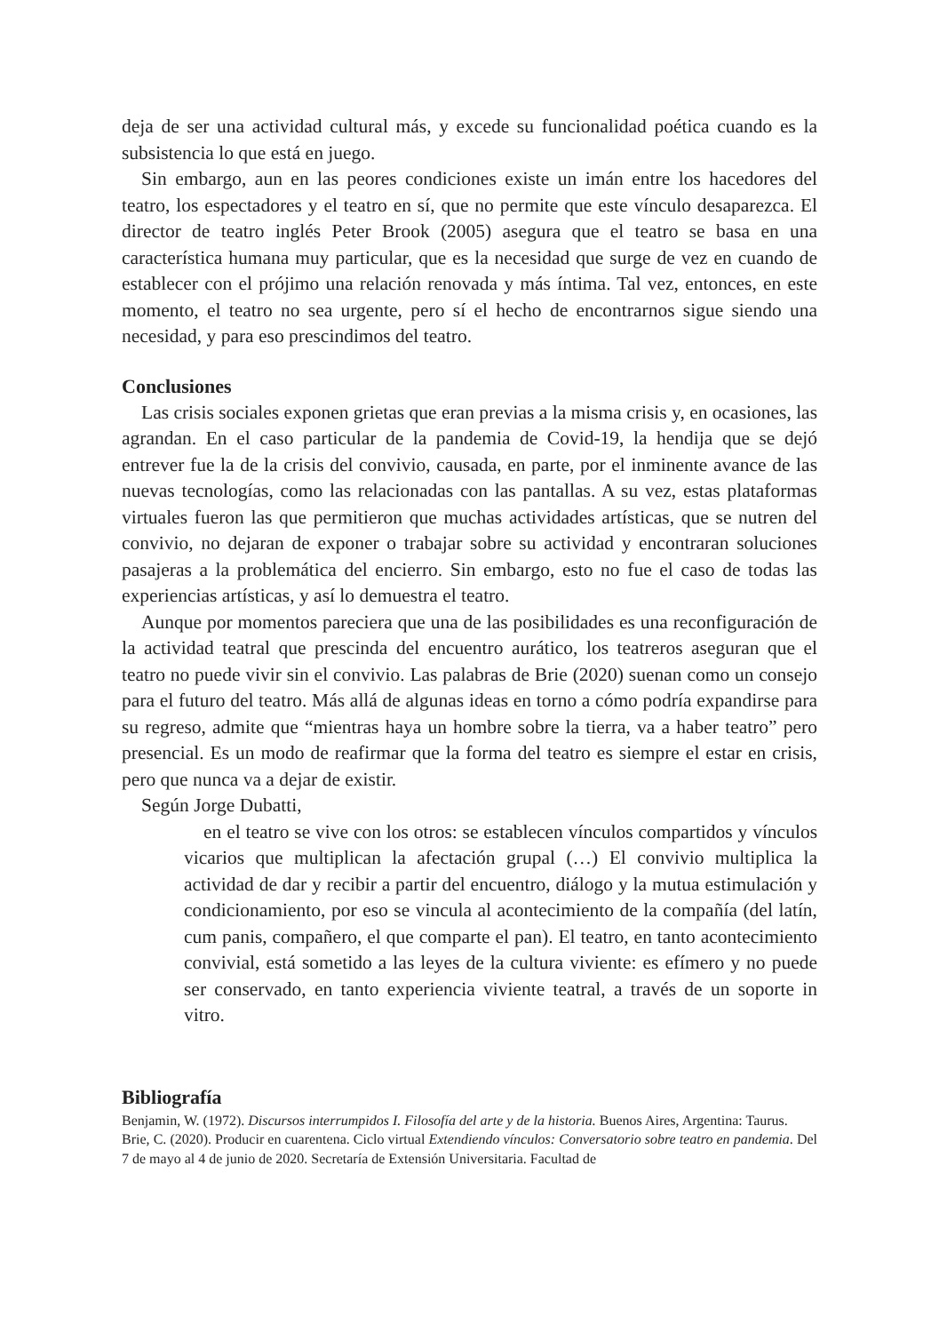deja de ser una actividad cultural más, y excede su funcionalidad poética cuando es la subsistencia lo que está en juego.
Sin embargo, aun en las peores condiciones existe un imán entre los hacedores del teatro, los espectadores y el teatro en sí, que no permite que este vínculo desaparezca. El director de teatro inglés Peter Brook (2005) asegura que el teatro se basa en una característica humana muy particular, que es la necesidad que surge de vez en cuando de establecer con el prójimo una relación renovada y más íntima. Tal vez, entonces, en este momento, el teatro no sea urgente, pero sí el hecho de encontrarnos sigue siendo una necesidad, y para eso prescindimos del teatro.
Conclusiones
Las crisis sociales exponen grietas que eran previas a la misma crisis y, en ocasiones, las agrandan. En el caso particular de la pandemia de Covid-19, la hendija que se dejó entrever fue la de la crisis del convivio, causada, en parte, por el inminente avance de las nuevas tecnologías, como las relacionadas con las pantallas. A su vez, estas plataformas virtuales fueron las que permitieron que muchas actividades artísticas, que se nutren del convivio, no dejaran de exponer o trabajar sobre su actividad y encontraran soluciones pasajeras a la problemática del encierro. Sin embargo, esto no fue el caso de todas las experiencias artísticas, y así lo demuestra el teatro.
Aunque por momentos pareciera que una de las posibilidades es una reconfiguración de la actividad teatral que prescinda del encuentro aurático, los teatreros aseguran que el teatro no puede vivir sin el convivio. Las palabras de Brie (2020) suenan como un consejo para el futuro del teatro. Más allá de algunas ideas en torno a cómo podría expandirse para su regreso, admite que “mientras haya un hombre sobre la tierra, va a haber teatro” pero presencial. Es un modo de reafirmar que la forma del teatro es siempre el estar en crisis, pero que nunca va a dejar de existir.
Según Jorge Dubatti,
en el teatro se vive con los otros: se establecen vínculos compartidos y vínculos vicarios que multiplican la afectación grupal (…) El convivio multiplica la actividad de dar y recibir a partir del encuentro, diálogo y la mutua estimulación y condicionamiento, por eso se vincula al acontecimiento de la compañía (del latín, cum panis, compañero, el que comparte el pan). El teatro, en tanto acontecimiento convivial, está sometido a las leyes de la cultura viviente: es efímero y no puede ser conservado, en tanto experiencia viviente teatral, a través de un soporte in vitro.
Bibliografía
Benjamin, W. (1972). Discursos interrumpidos I. Filosofía del arte y de la historia. Buenos Aires, Argentina: Taurus.
Brie, C. (2020). Producir en cuarentena. Ciclo virtual Extendiendo vínculos: Conversatorio sobre teatro en pandemia. Del 7 de mayo al 4 de junio de 2020. Secretaría de Extensión Universitaria. Facultad de